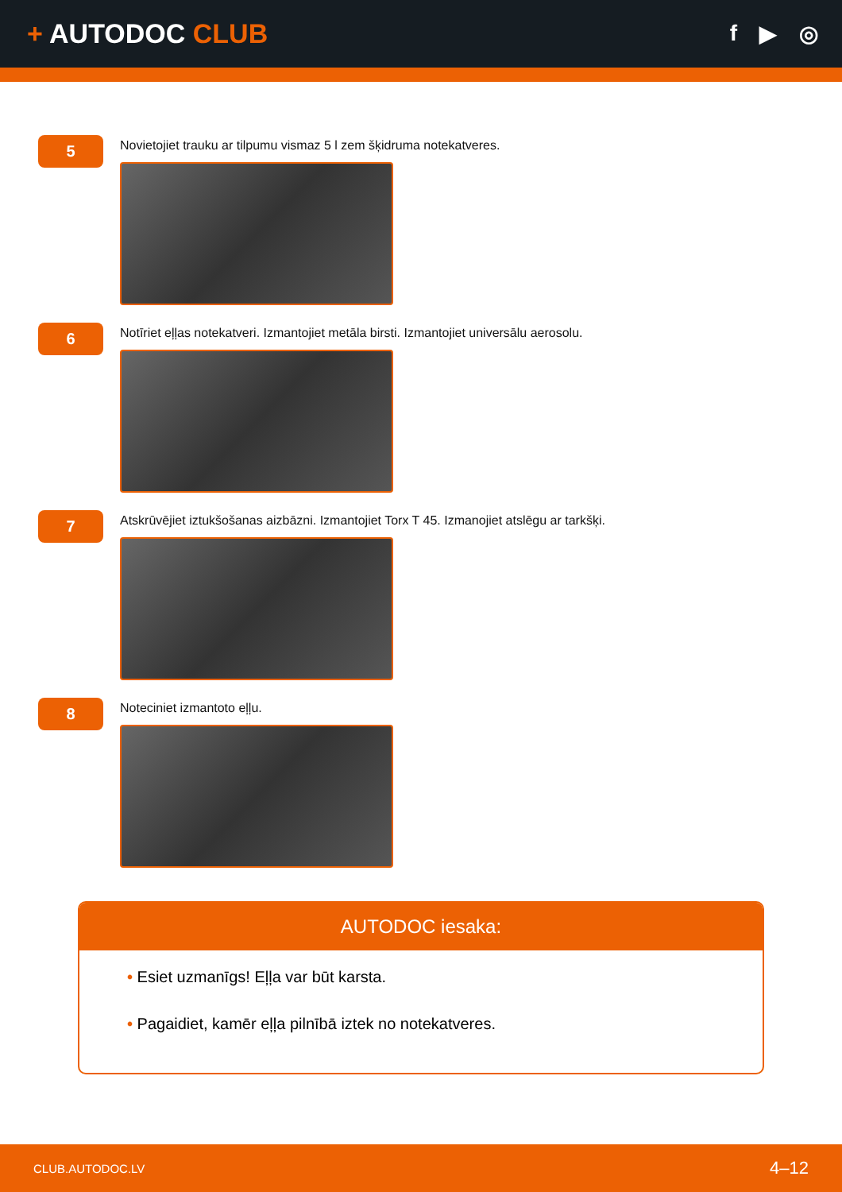+ AUTODOC CLUB
f ▶ ◎
5
Novietojiet trauku ar tilpumu vismaz 5 l zem šķidruma notekatveres.
6
Notīriet eļļas notekatveri. Izmantojiet metāla birsti. Izmantojiet universālu aerosolu.
7
Atskrūvējiet iztukšošanas aizbāzni. Izmantojiet Torx T 45. Izmanojiet atslēgu ar tarkšķi.
8
Noteciniet izmantoto eļļu.
AUTODOC iesaka:
• Esiet uzmanīgs! Eļļa var būt karsta.
• Pagaidiet, kamēr eļļa pilnībā iztek no notekatveres.
CLUB.AUTODOC.LV 4–12